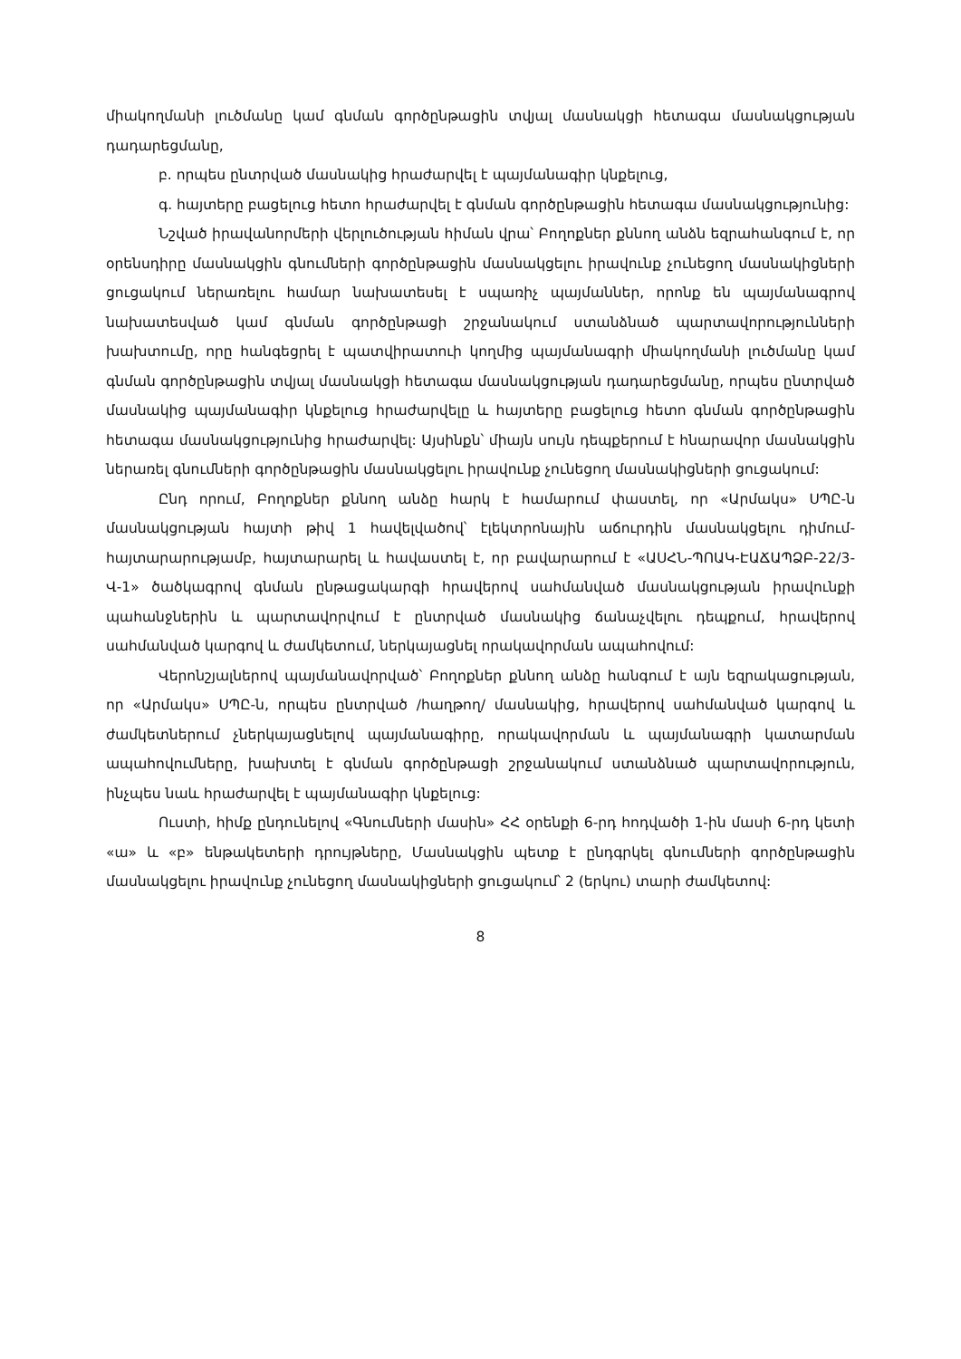միակողմանի լուծմանը կամ գնման գործընթացին տվյալ մասնակցի հետագա մասնակցության դադարեցմանը,
բ. որպես ընտրված մասնակից հրաժարվել է պայմանագիր կնքելուց,
գ. հայտերը բացելուց հետո հրաժարվել է գնման գործընթացին հետագա մասնակցությունից:
Նշված իրավանորմերի վերլուծության հիման վրա՝ Բողոքներ քննող անձն եզրահանգում է, որ օրենսդիրը մասնակցին գնումների գործընթացին մասնակցելու իրավունք չունեցող մասնակիցների ցուցակում ներառելու համար նախատեսել է սպառիչ պայմաններ, որոնք են պայմանագրով նախատեսված կամ գնման գործընթացի շրջանակում ստանձնած պարտավորությունների խախտումը, որը հանգեցրել է պատվիրատուի կողմից պայմանագրի միակողմանի լուծմանը կամ գնման գործընթացին տվյալ մասնակցի հետագա մասնակցության դադարեցմանը, որպես ընտրված մասնակից պայմանագիր կնքելուց հրաժարվելը և հայտերը բացելուց հետո գնման գործընթացին հետագա մասնակցությունից հրաժարվել: Այսինքն՝ միայն սույն դեպքերում է հնարավոր մասնակցին ներառել գնումների գործընթացին մասնակցելու իրավունք չունեցող մասնակիցների ցուցակում:
Ընդ որում, Բողոքներ քննող անձը հարկ է համարում փաստել, որ «Արմակս» ՍՊԸ-ն մասնակցության հայտի թիվ 1 հավելվածով՝ էլեկտրոնային աճուրդին մասնակցելու դիմում-հայտարարությամբ, հայտարարել և հավաստել է, որ բավարարում է «ԱՍՀՆ-ՊՈԱԿ-ԷԱՃԱՊՁԲ-22/3-Վ-1» ծածկագրով գնման ընթացակարգի հրավերով սահմանված մասնակցության իրավունքի պահանջներին և պարտավորվում է ընտրված մասնակից ճանաչվելու դեպքում, հրավերով սահմանված կարգով և ժամկետում, ներկայացնել որակավորման ապահովում:
Վերոնշյալներով պայմանավորված՝ Բողոքներ քննող անձը հանգում է այն եզրակացության, որ «Արմակս» ՍՊԸ-ն, որպես ընտրված /հաղթող/ մասնակից, հրավերով սահմանված կարգով և ժամկետներում չներկայացնելով պայմանագիրը, որակավորման և պայմանագրի կատարման ապահովումները, խախտել է գնման գործընթացի շրջանակում ստանձնած պարտավորություն, ինչպես նաև հրաժարվել է պայմանագիր կնքելուց:
Ուստի, հիմք ընդունելով «Գնումների մասին» ՀՀ օրենքի 6-րդ հոդվածի 1-ին մասի 6-րդ կետի «ա» և «բ» ենթակետերի դրույթները, Մասնակցին պետք է ընդգրկել գնումների գործընթացին մասնակցելու իրավունք չունեցող մասնակիցների ցուցակում՝ 2 (երկու) տարի ժամկետով:
8